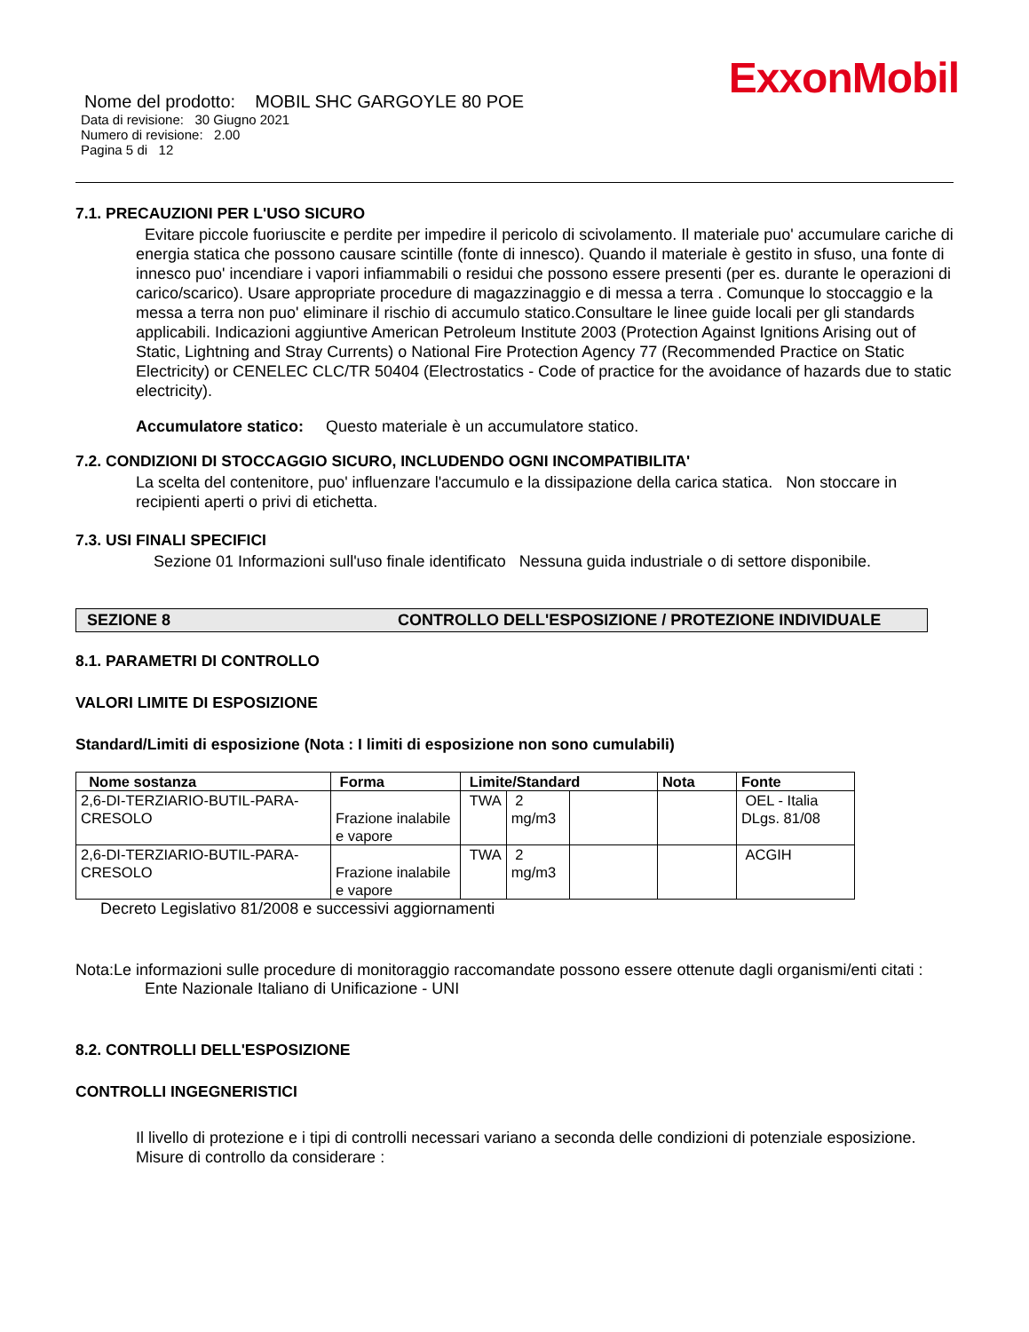ExxonMobil
Nome del prodotto: MOBIL SHC GARGOYLE 80 POE
Data di revisione: 30 Giugno 2021
Numero di revisione: 2.00
Pagina 5 di 12
7.1. PRECAUZIONI PER L'USO SICURO
Evitare piccole fuoriuscite e perdite per impedire il pericolo di scivolamento. Il materiale puo' accumulare cariche di energia statica che possono causare scintille (fonte di innesco). Quando il materiale è gestito in sfuso, una fonte di innesco puo' incendiare i vapori infiammabili o residui che possono essere presenti (per es. durante le operazioni di carico/scarico). Usare appropriate procedure di magazzinaggio e di messa a terra . Comunque lo stoccaggio e la messa a terra non puo' eliminare il rischio di accumulo statico.Consultare le linee guide locali per gli standards applicabili. Indicazioni aggiuntive American Petroleum Institute 2003 (Protection Against Ignitions Arising out of Static, Lightning and Stray Currents) o National Fire Protection Agency 77 (Recommended Practice on Static Electricity) or CENELEC CLC/TR 50404 (Electrostatics - Code of practice for the avoidance of hazards due to static electricity).
Accumulatore statico: Questo materiale è un accumulatore statico.
7.2. CONDIZIONI DI STOCCAGGIO SICURO, INCLUDENDO OGNI INCOMPATIBILITA'
La scelta del contenitore, puo' influenzare l'accumulo e la dissipazione della carica statica. Non stoccare in recipienti aperti o privi di etichetta.
7.3. USI FINALI SPECIFICI
Sezione 01 Informazioni sull'uso finale identificato Nessuna guida industriale o di settore disponibile.
SEZIONE 8 CONTROLLO DELL'ESPOSIZIONE / PROTEZIONE INDIVIDUALE
8.1. PARAMETRI DI CONTROLLO
VALORI LIMITE DI ESPOSIZIONE
Standard/Limiti di esposizione (Nota : I limiti di esposizione non sono cumulabili)
| Nome sostanza | Forma | Limite/Standard | | | Nota | Fonte |
| --- | --- | --- | --- | --- | --- | --- |
| 2,6-DI-TERZIARIO-BUTIL-PARA-CRESOLO | Frazione inalabile e vapore | TWA | 2 mg/m3 | | | OEL - Italia DLgs. 81/08 |
| 2,6-DI-TERZIARIO-BUTIL-PARA-CRESOLO | Frazione inalabile e vapore | TWA | 2 mg/m3 | | | ACGIH |
Decreto Legislativo 81/2008 e successivi aggiornamenti
Nota:Le informazioni sulle procedure di monitoraggio raccomandate possono essere ottenute dagli organismi/enti citati :
Ente Nazionale Italiano di Unificazione - UNI
8.2. CONTROLLI DELL'ESPOSIZIONE
CONTROLLI INGEGNERISTICI
Il livello di protezione e i tipi di controlli necessari variano a seconda delle condizioni di potenziale esposizione. Misure di controllo da considerare :